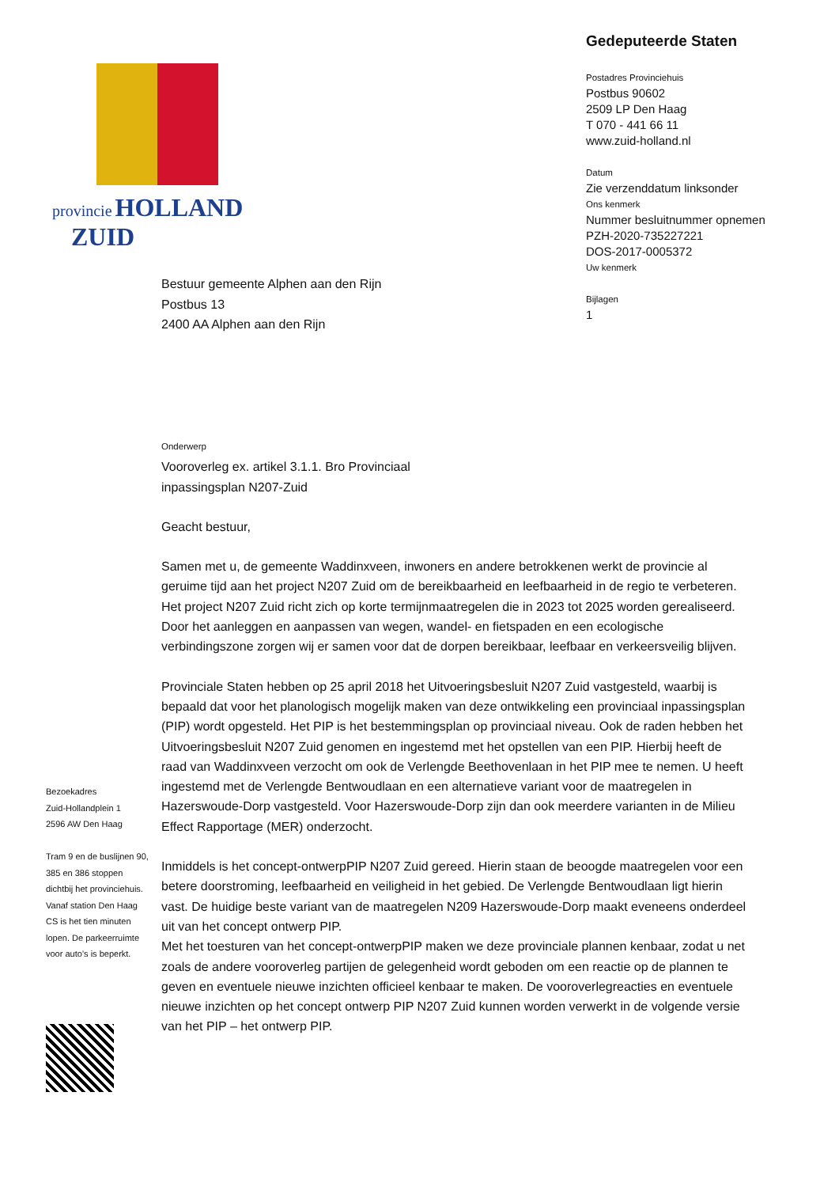provincie HOLLAND
ZUID
Gedeputeerde Staten
Postadres Provinciehuis
Postbus 90602
2509 LP Den Haag
T 070 - 441 66 11
www.zuid-holland.nl
Datum
Zie verzenddatum linksonder
Ons kenmerk
Nummer besluitnummer opnemen
PZH-2020-735227221
DOS-2017-0005372
Uw kenmerk
Bijlagen
1
Bestuur gemeente Alphen aan den Rijn
Postbus 13
2400 AA Alphen aan den Rijn
Onderwerp
Vooroverleg ex. artikel 3.1.1. Bro Provinciaal
inpassingsplan N207-Zuid
Geacht bestuur,
Samen met u, de gemeente Waddinxveen, inwoners en andere betrokkenen werkt de provincie al geruime tijd aan het project N207 Zuid om de bereikbaarheid en leefbaarheid in de regio te verbeteren. Het project N207 Zuid richt zich op korte termijnmaatregelen die in 2023 tot 2025 worden gerealiseerd. Door het aanleggen en aanpassen van wegen, wandel- en fietspaden en een ecologische verbindingszone zorgen wij er samen voor dat de dorpen bereikbaar, leefbaar en verkeersveilig blijven.
Provinciale Staten hebben op 25 april 2018 het Uitvoeringsbesluit N207 Zuid vastgesteld, waarbij is bepaald dat voor het planologisch mogelijk maken van deze ontwikkeling een provinciaal inpassingsplan (PIP) wordt opgesteld. Het PIP is het bestemmingsplan op provinciaal niveau. Ook de raden hebben het Uitvoeringsbesluit N207 Zuid genomen en ingestemd met het opstellen van een PIP. Hierbij heeft de raad van Waddinxveen verzocht om ook de Verlengde Beethovenlaan in het PIP mee te nemen. U heeft ingestemd met de Verlengde Bentwoudlaan en een alternatieve variant voor de maatregelen in Hazerswoude-Dorp vastgesteld. Voor Hazerswoude-Dorp zijn dan ook meerdere varianten in de Milieu Effect Rapportage (MER) onderzocht.
Inmiddels is het concept-ontwerpPIP N207 Zuid gereed. Hierin staan de beoogde maatregelen voor een betere doorstroming, leefbaarheid en veiligheid in het gebied. De Verlengde Bentwoudlaan ligt hierin vast. De huidige beste variant van de maatregelen N209 Hazerswoude-Dorp maakt eveneens onderdeel uit van het concept ontwerp PIP.
Met het toesturen van het concept-ontwerpPIP maken we deze provinciale plannen kenbaar, zodat u net zoals de andere vooroverleg partijen de gelegenheid wordt geboden om een reactie op de plannen te geven en eventuele nieuwe inzichten officieel kenbaar te maken. De vooroverlegreacties en eventuele nieuwe inzichten op het concept ontwerp PIP N207 Zuid kunnen worden verwerkt in de volgende versie van het PIP – het ontwerp PIP.
Bezoekadres
Zuid-Hollandplein 1
2596 AW Den Haag
Tram 9 en de buslijnen 90, 385 en 386 stoppen dichtbij het provinciehuis. Vanaf station Den Haag CS is het tien minuten lopen. De parkeerruimte voor auto’s is beperkt.